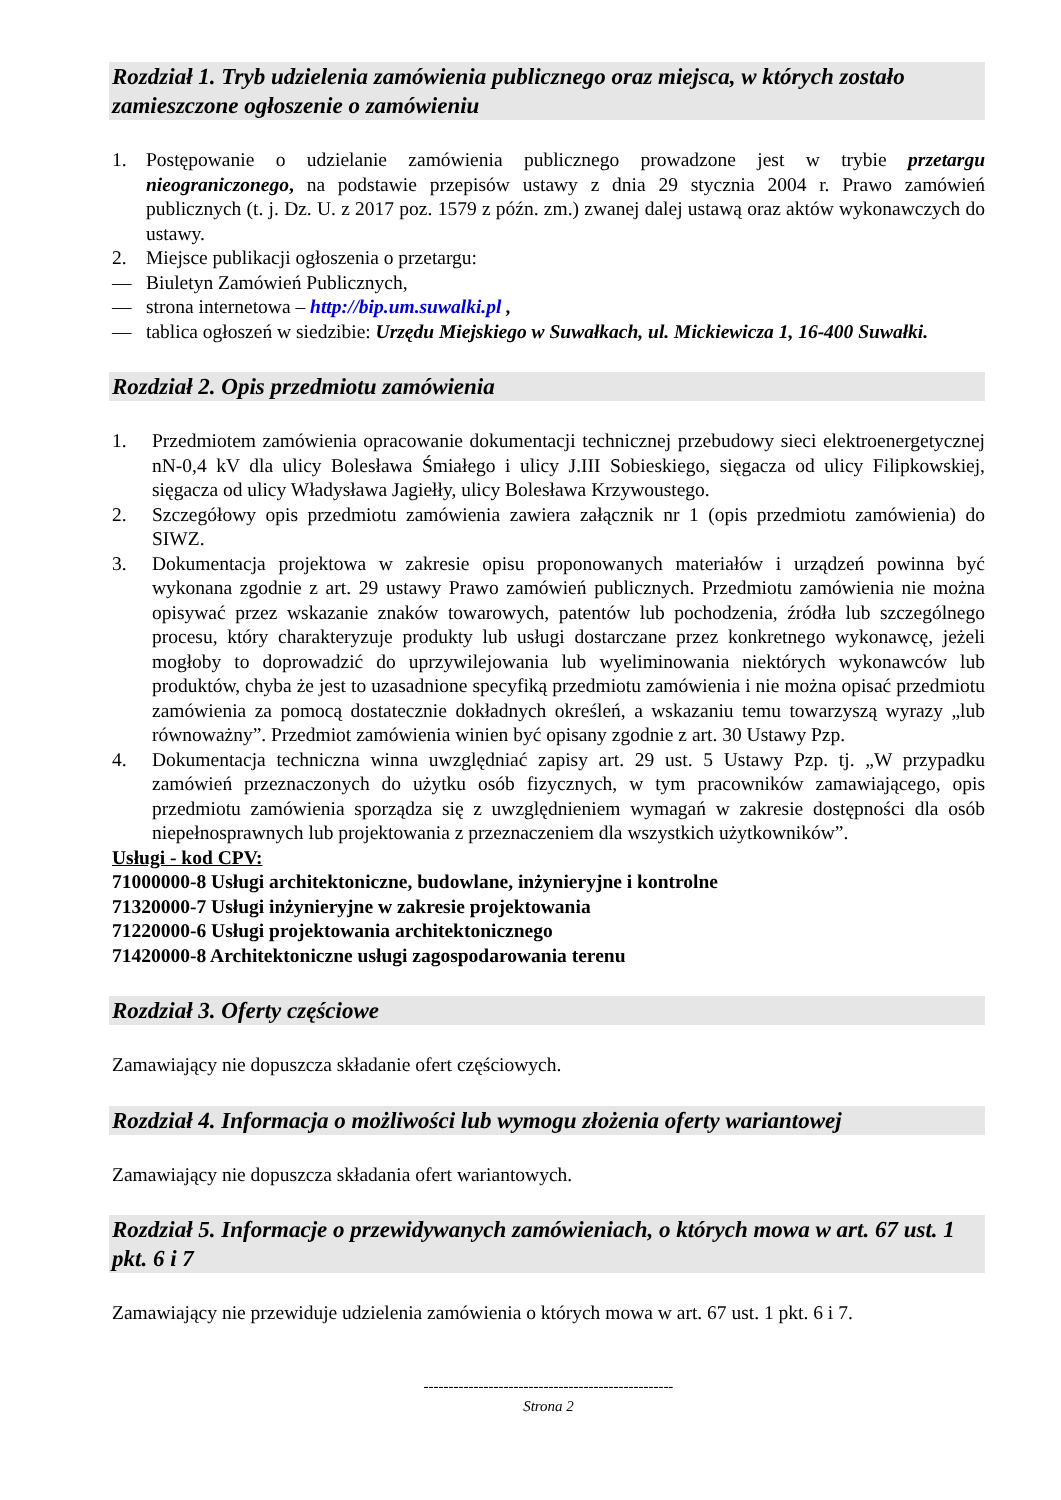Rozdział 1. Tryb udzielenia zamówienia publicznego oraz miejsca, w których zostało zamieszczone ogłoszenie o zamówieniu
1. Postępowanie o udzielanie zamówienia publicznego prowadzone jest w trybie przetargu nieograniczonego, na podstawie przepisów ustawy z dnia 29 stycznia 2004 r. Prawo zamówień publicznych (t. j. Dz. U. z 2017 poz. 1579 z późn. zm.) zwanej dalej ustawą oraz aktów wykonawczych do ustawy.
2. Miejsce publikacji ogłoszenia o przetargu:
— Biuletyn Zamówień Publicznych,
— strona internetowa – http://bip.um.suwalki.pl ,
— tablica ogłoszeń w siedzibie: Urzędu Miejskiego w Suwałkach, ul. Mickiewicza 1, 16-400 Suwałki.
Rozdział 2. Opis przedmiotu zamówienia
1. Przedmiotem zamówienia opracowanie dokumentacji technicznej przebudowy sieci elektroenergetycznej nN-0,4 kV dla ulicy Bolesława Śmiałego i ulicy J.III Sobieskiego, sięgacza od ulicy Filipkowskiej, sięgacza od ulicy Władysława Jagiełły, ulicy Bolesława Krzywoustego.
2. Szczegółowy opis przedmiotu zamówienia zawiera załącznik nr 1 (opis przedmiotu zamówienia) do SIWZ.
3. Dokumentacja projektowa w zakresie opisu proponowanych materiałów i urządzeń powinna być wykonana zgodnie z art. 29 ustawy Prawo zamówień publicznych. Przedmiotu zamówienia nie można opisywać przez wskazanie znaków towarowych, patentów lub pochodzenia, źródła lub szczególnego procesu, który charakteryzuje produkty lub usługi dostarczane przez konkretnego wykonawcę, jeżeli mogłoby to doprowadzić do uprzywilejowania lub wyeliminowania niektórych wykonawców lub produktów, chyba że jest to uzasadnione specyfiką przedmiotu zamówienia i nie można opisać przedmiotu zamówienia za pomocą dostatecznie dokładnych określeń, a wskazaniu temu towarzyszą wyrazy „lub równoważny”. Przedmiot zamówienia winien być opisany zgodnie z art. 30 Ustawy Pzp.
4. Dokumentacja techniczna winna uwzględniać zapisy art. 29 ust. 5 Ustawy Pzp. tj. „W przypadku zamówień przeznaczonych do użytku osób fizycznych, w tym pracowników zamawiającego, opis przedmiotu zamówienia sporządza się z uwzględnieniem wymagań w zakresie dostępności dla osób niepełnosprawnych lub projektowania z przeznaczeniem dla wszystkich użytkowników”.
Usługi - kod CPV:
71000000-8 Usługi architektoniczne, budowlane, inżynieryjne i kontrolne
71320000-7 Usługi inżynieryjne w zakresie projektowania
71220000-6 Usługi projektowania architektonicznego
71420000-8 Architektoniczne usługi zagospodarowania terenu
Rozdział 3. Oferty częściowe
Zamawiający nie dopuszcza składanie ofert częściowych.
Rozdział 4. Informacja o możliwości lub wymogu złożenia oferty wariantowej
Zamawiający nie dopuszcza składania ofert wariantowych.
Rozdział 5. Informacje o przewidywanych zamówieniach, o których mowa w art. 67 ust. 1 pkt. 6 i 7
Zamawiający nie przewiduje udzielenia zamówienia o których mowa w art. 67 ust. 1 pkt. 6 i 7.
--------------------------------------------------
Strona 2